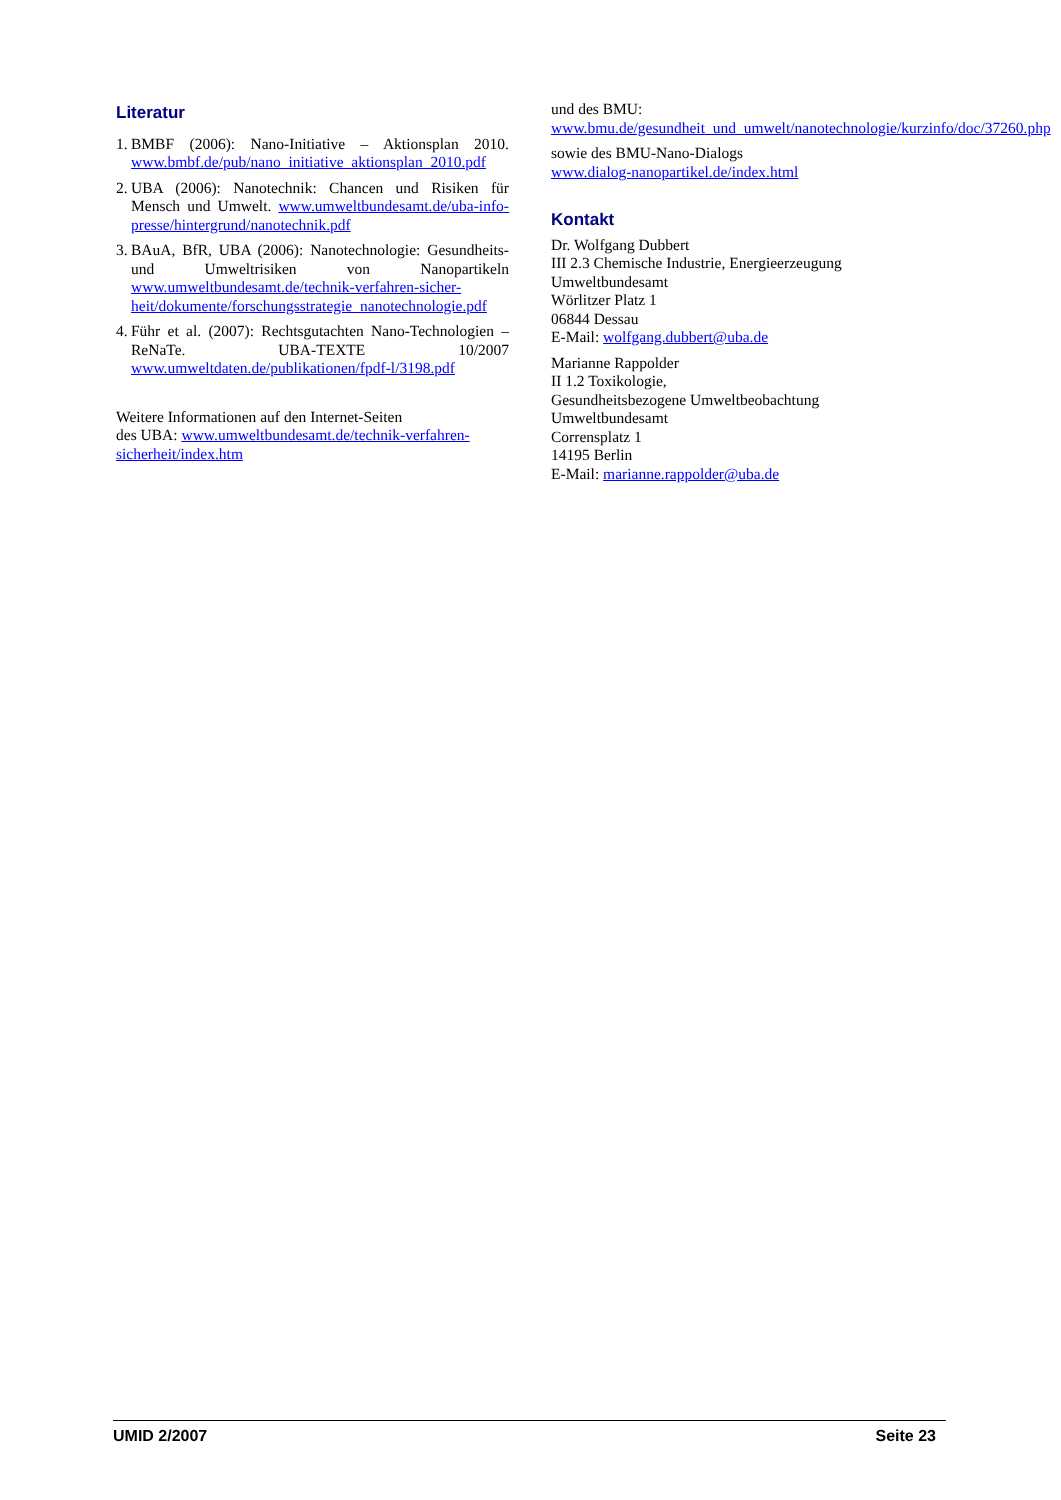Literatur
1. BMBF (2006): Nano-Initiative – Aktionsplan 2010. www.bmbf.de/pub/nano_initiative_aktionsplan_2010.pdf
2. UBA (2006): Nanotechnik: Chancen und Risiken für Mensch und Umwelt. www.umweltbundesamt.de/uba-info-presse/hintergrund/nanotechnik.pdf
3. BAuA, BfR, UBA (2006): Nanotechnologie: Gesundheits- und Umweltrisiken von Nanopartikeln www.umweltbundesamt.de/technik-verfahren-sicher-heit/dokumente/forschungsstrategie_nanotechnologie.pdf
4. Führ et al. (2007): Rechtsgutachten Nano-Technologien – ReNaTe. UBA-TEXTE 10/2007 www.umweltdaten.de/publikationen/fpdf-l/3198.pdf
Weitere Informationen auf den Internet-Seiten
des UBA: www.umweltbundesamt.de/technik-verfahren-sicherheit/index.htm
und des BMU:
www.bmu.de/gesundheit_und_umwelt/nanotechnologie/kurzinfo/doc/37260.php
sowie des BMU-Nano-Dialogs
www.dialog-nanopartikel.de/index.html
Kontakt
Dr. Wolfgang Dubbert
III 2.3 Chemische Industrie, Energieerzeugung
Umweltbundesamt
Wörlitzer Platz 1
06844 Dessau
E-Mail: wolfgang.dubbert@uba.de
Marianne Rappolder
II 1.2 Toxikologie,
Gesundheitsbezogene Umweltbeobachtung
Umweltbundesamt
Corrensplatz 1
14195 Berlin
E-Mail: marianne.rappolder@uba.de
UMID 2/2007 Seite 23